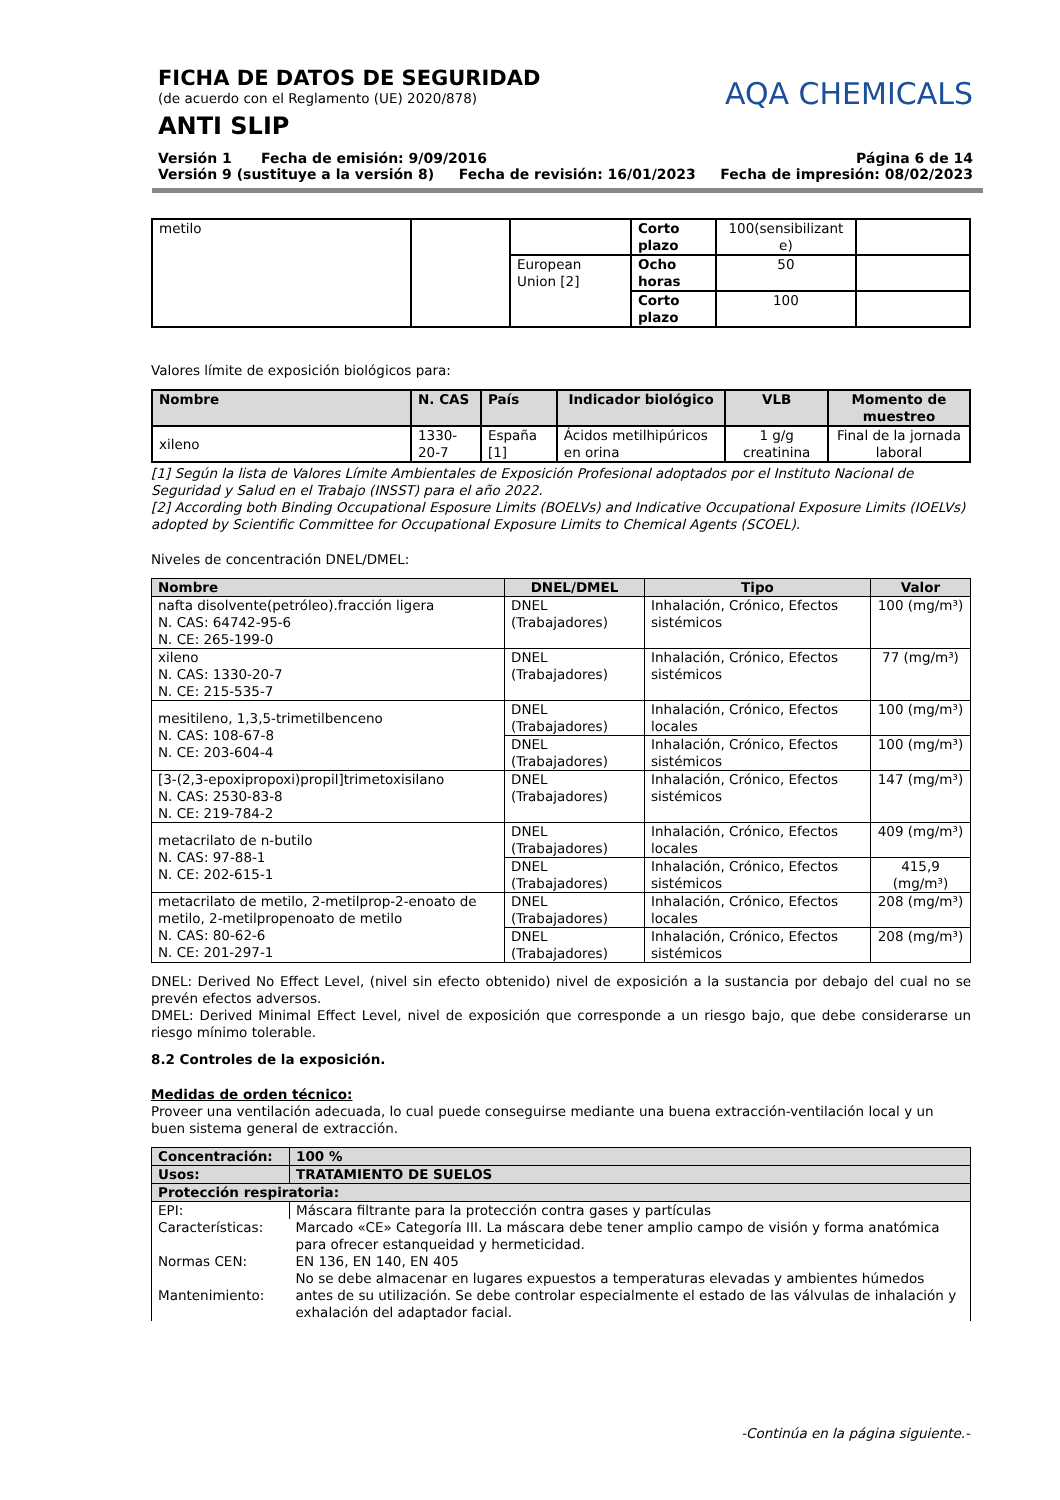FICHA DE DATOS DE SEGURIDAD
(de acuerdo con el Reglamento (UE) 2020/878)
ANTI SLIP
AQA CHEMICALS
Versión 1 Fecha de emisión: 9/09/2016 Página 6 de 14
Versión 9 (sustituye a la versión 8) Fecha de revisión: 16/01/2023 Fecha de impresión: 08/02/2023
| metilo | | | Corto plazo | 100(sensibilizant e) | |
| | | European Union [2] | Ocho horas | 50 | |
| | | | Corto plazo | 100 | |
Valores límite de exposición biológicos para:
| Nombre | N. CAS | País | Indicador biológico | VLB | Momento de muestreo |
| --- | --- | --- | --- | --- | --- |
| xileno | 1330-20-7 | España [1] | Ácidos metilhipúricos en orina | 1 g/g creatinina | Final de la jornada laboral |
[1] Según la lista de Valores Límite Ambientales de Exposición Profesional adoptados por el Instituto Nacional de Seguridad y Salud en el Trabajo (INSST) para el año 2022.
[2] According both Binding Occupational Esposure Limits (BOELVs) and Indicative Occupational Exposure Limits (IOELVs) adopted by Scientific Committee for Occupational Exposure Limits to Chemical Agents (SCOEL).
Niveles de concentración DNEL/DMEL:
| Nombre | DNEL/DMEL | Tipo | Valor |
| --- | --- | --- | --- |
| nafta disolvente(petróleo).fracción ligera N. CAS: 64742-95-6 N. CE: 265-199-0 | DNEL (Trabajadores) | Inhalación, Crónico, Efectos sistémicos | 100 (mg/m³) |
| xileno N. CAS: 1330-20-7 N. CE: 215-535-7 | DNEL (Trabajadores) | Inhalación, Crónico, Efectos sistémicos | 77 (mg/m³) |
| mesitileno, 1,3,5-trimetilbenceno N. CAS: 108-67-8 N. CE: 203-604-4 | DNEL (Trabajadores) | Inhalación, Crónico, Efectos locales | 100 (mg/m³) |
| | DNEL (Trabajadores) | Inhalación, Crónico, Efectos sistémicos | 100 (mg/m³) |
| [3-(2,3-epoxipropoxi)propil]trimetoxisilano N. CAS: 2530-83-8 N. CE: 219-784-2 | DNEL (Trabajadores) | Inhalación, Crónico, Efectos sistémicos | 147 (mg/m³) |
| metacrilato de n-butilo N. CAS: 97-88-1 N. CE: 202-615-1 | DNEL (Trabajadores) | Inhalación, Crónico, Efectos locales | 409 (mg/m³) |
| | DNEL (Trabajadores) | Inhalación, Crónico, Efectos sistémicos | 415,9 (mg/m³) |
| metacrilato de metilo, 2-metilprop-2-enoato de metilo, 2-metilpropenoato de metilo N. CAS: 80-62-6 N. CE: 201-297-1 | DNEL (Trabajadores) | Inhalación, Crónico, Efectos locales | 208 (mg/m³) |
| | DNEL (Trabajadores) | Inhalación, Crónico, Efectos sistémicos | 208 (mg/m³) |
DNEL: Derived No Effect Level, (nivel sin efecto obtenido) nivel de exposición a la sustancia por debajo del cual no se prevén efectos adversos.
DMEL: Derived Minimal Effect Level, nivel de exposición que corresponde a un riesgo bajo, que debe considerarse un riesgo mínimo tolerable.
8.2 Controles de la exposición.
Medidas de orden técnico:
Proveer una ventilación adecuada, lo cual puede conseguirse mediante una buena extracción-ventilación local y un buen sistema general de extracción.
| Concentración: | 100 % |
| Usos: | TRATAMIENTO DE SUELOS |
| Protección respiratoria: | |
| EPI: | Máscara filtrante para la protección contra gases y partículas |
| Características: | Marcado «CE» Categoría III. La máscara debe tener amplio campo de visión y forma anatómica para ofrecer estanqueidad y hermeticidad. |
| Normas CEN: | EN 136, EN 140, EN 405 |
| Mantenimiento: | No se debe almacenar en lugares expuestos a temperaturas elevadas y ambientes húmedos antes de su utilización. Se debe controlar especialmente el estado de las válvulas de inhalación y exhalación del adaptador facial. |
-Continúa en la página siguiente.-